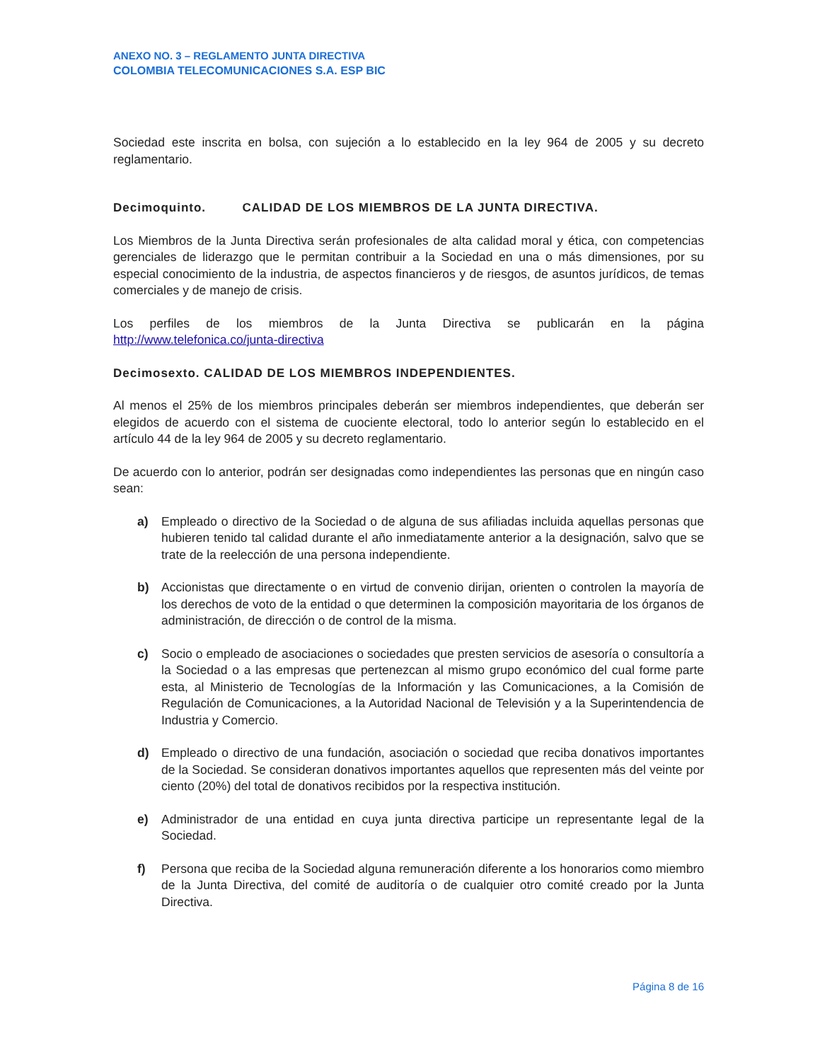ANEXO NO. 3 – REGLAMENTO JUNTA DIRECTIVA
COLOMBIA TELECOMUNICACIONES S.A. ESP BIC
Sociedad este inscrita en bolsa, con sujeción a lo establecido en la ley 964 de 2005 y su decreto reglamentario.
Decimoquinto. CALIDAD DE LOS MIEMBROS DE LA JUNTA DIRECTIVA.
Los Miembros de la Junta Directiva serán profesionales de alta calidad moral y ética, con competencias gerenciales de liderazgo que le permitan contribuir a la Sociedad en una o más dimensiones, por su especial conocimiento de la industria, de aspectos financieros y de riesgos, de asuntos jurídicos, de temas comerciales y de manejo de crisis.
Los perfiles de los miembros de la Junta Directiva se publicarán en la página
http://www.telefonica.co/junta-directiva
Decimosexto. CALIDAD DE LOS MIEMBROS INDEPENDIENTES.
Al menos el 25% de los miembros principales deberán ser miembros independientes, que deberán ser elegidos de acuerdo con el sistema de cuociente electoral, todo lo anterior según lo establecido en el artículo 44 de la ley 964 de 2005 y su decreto reglamentario.
De acuerdo con lo anterior, podrán ser designadas como independientes las personas que en ningún caso sean:
a) Empleado o directivo de la Sociedad o de alguna de sus afiliadas incluida aquellas personas que hubieren tenido tal calidad durante el año inmediatamente anterior a la designación, salvo que se trate de la reelección de una persona independiente.
b) Accionistas que directamente o en virtud de convenio dirijan, orienten o controlen la mayoría de los derechos de voto de la entidad o que determinen la composición mayoritaria de los órganos de administración, de dirección o de control de la misma.
c) Socio o empleado de asociaciones o sociedades que presten servicios de asesoría o consultoría a la Sociedad o a las empresas que pertenezcan al mismo grupo económico del cual forme parte esta, al Ministerio de Tecnologías de la Información y las Comunicaciones, a la Comisión de Regulación de Comunicaciones, a la Autoridad Nacional de Televisión y a la Superintendencia de Industria y Comercio.
d) Empleado o directivo de una fundación, asociación o sociedad que reciba donativos importantes de la Sociedad. Se consideran donativos importantes aquellos que representen más del veinte por ciento (20%) del total de donativos recibidos por la respectiva institución.
e) Administrador de una entidad en cuya junta directiva participe un representante legal de la Sociedad.
f) Persona que reciba de la Sociedad alguna remuneración diferente a los honorarios como miembro de la Junta Directiva, del comité de auditoría o de cualquier otro comité creado por la Junta Directiva.
Página 8 de 16